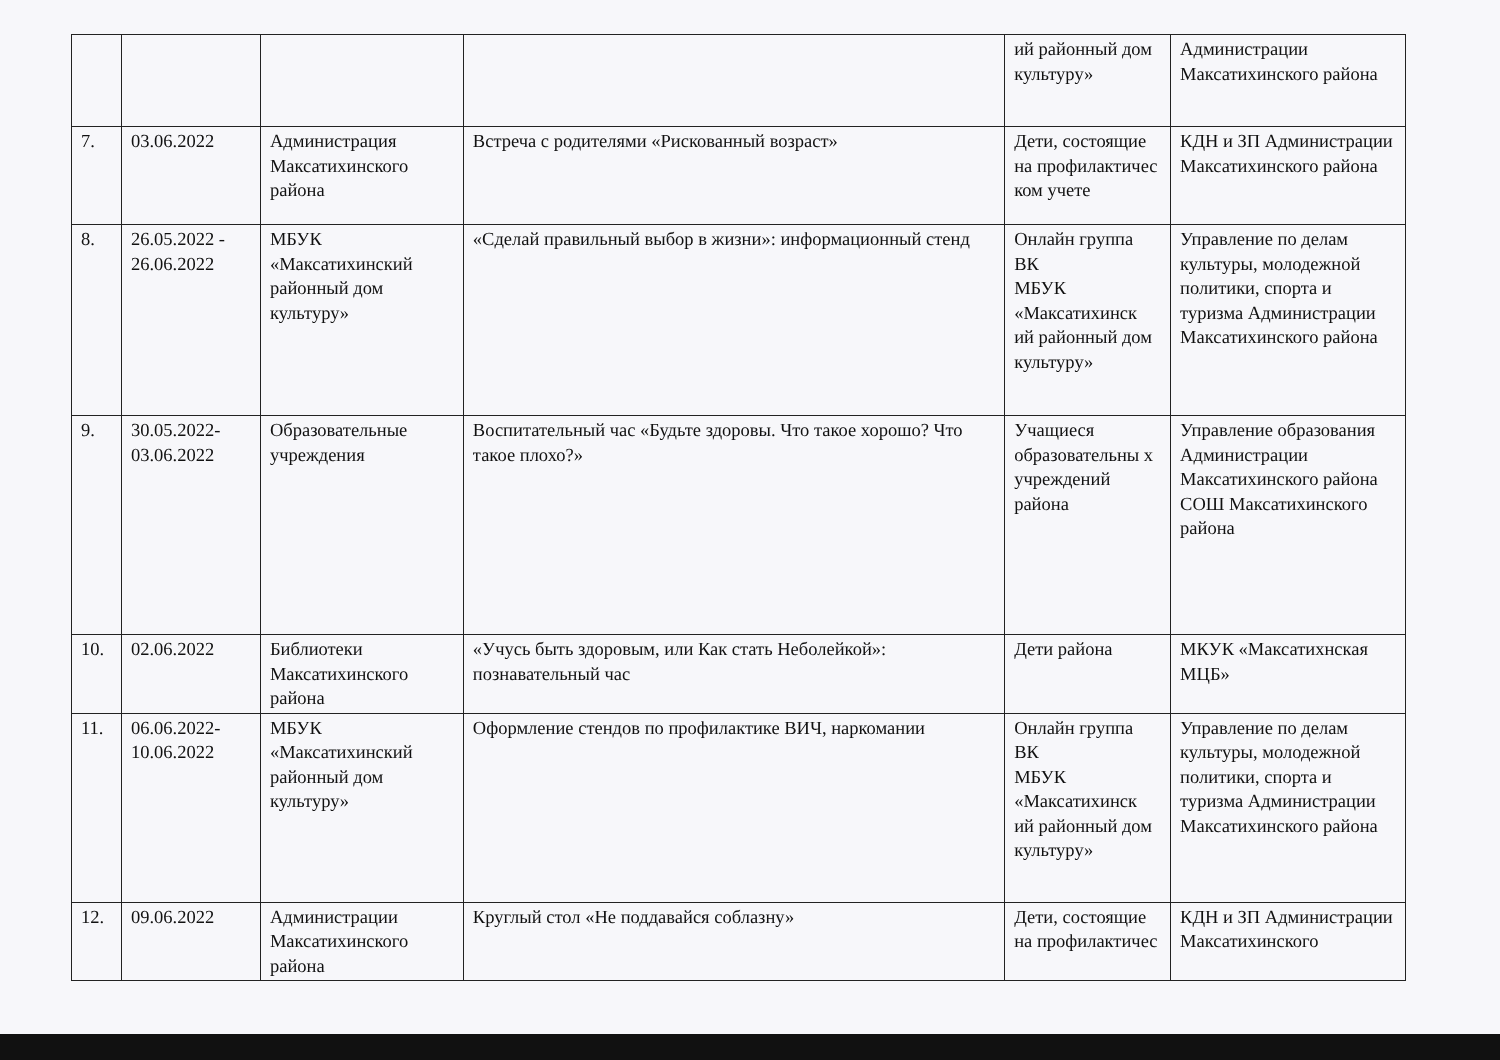| | | | | ий районный дом культуру» | Администрации Максатихинского района |
| 7. | 03.06.2022 | Администрация Максатихинского района | Встреча с родителями «Рискованный возраст» | Дети, состоящие на профилактичес ком учете | КДН и ЗП Администрации Максатихинского района |
| 8. | 26.05.2022 - 26.06.2022 | МБУК «Максатихинский районный дом культуру» | «Сделай правильный выбор в жизни»: информационный стенд | Онлайн группа ВК МБУК «Максатихинск ий районный дом культуру» | Управление по делам культуры, молодежной политики, спорта и туризма Администрации Максатихинского района |
| 9. | 30.05.2022-03.06.2022 | Образовательные учреждения | Воспитательный час «Будьте здоровы. Что такое хорошо? Что такое плохо?» | Учащиеся образовательны х учреждений района | Управление образования Администрации Максатихинского района СОШ Максатихинского района |
| 10. | 02.06.2022 | Библиотеки Максатихинского района | «Учусь быть здоровым, или Как стать Неболейкой»: познавательный час | Дети района | МКУК «Максатихнская МЦБ» |
| 11. | 06.06.2022-10.06.2022 | МБУК «Максатихинский районный дом культуру» | Оформление стендов по профилактике ВИЧ, наркомании | Онлайн группа ВК МБУК «Максатихинск ий районный дом культуру» | Управление по делам культуры, молодежной политики, спорта и туризма Администрации Максатихинского района |
| 12. | 09.06.2022 | Администрации Максатихинского района | Круглый стол «Не поддавайся соблазну» | Дети, состоящие на профилактичес | КДН и ЗП Администрации Максатихинского |